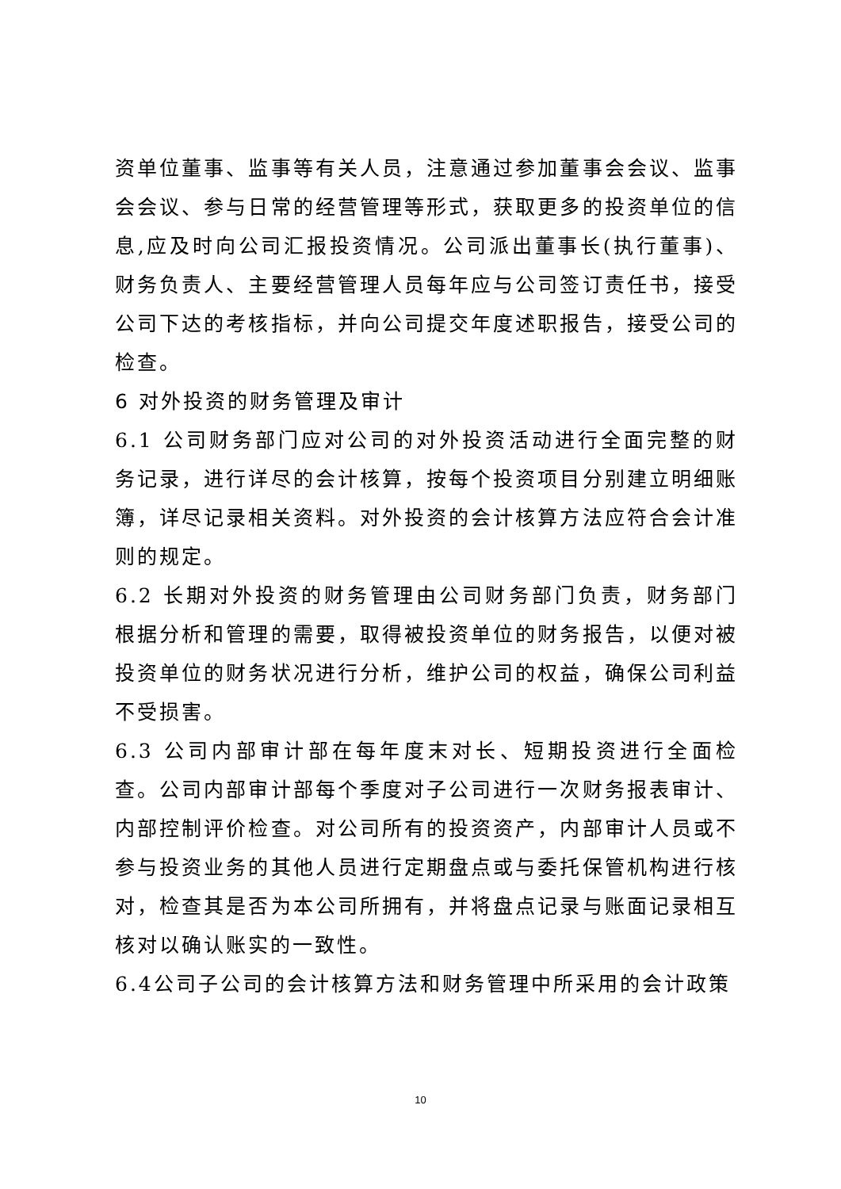资单位董事、监事等有关人员，注意通过参加董事会会议、监事会会议、参与日常的经营管理等形式，获取更多的投资单位的信息,应及时向公司汇报投资情况。公司派出董事长(执行董事)、财务负责人、主要经营管理人员每年应与公司签订责任书，接受公司下达的考核指标，并向公司提交年度述职报告，接受公司的检查。
6 对外投资的财务管理及审计
6.1 公司财务部门应对公司的对外投资活动进行全面完整的财务记录，进行详尽的会计核算，按每个投资项目分别建立明细账簿，详尽记录相关资料。对外投资的会计核算方法应符合会计准则的规定。
6.2 长期对外投资的财务管理由公司财务部门负责，财务部门根据分析和管理的需要，取得被投资单位的财务报告，以便对被投资单位的财务状况进行分析，维护公司的权益，确保公司利益不受损害。
6.3 公司内部审计部在每年度末对长、短期投资进行全面检查。公司内部审计部每个季度对子公司进行一次财务报表审计、内部控制评价检查。对公司所有的投资资产，内部审计人员或不参与投资业务的其他人员进行定期盘点或与委托保管机构进行核对，检查其是否为本公司所拥有，并将盘点记录与账面记录相互核对以确认账实的一致性。
6.4公司子公司的会计核算方法和财务管理中所采用的会计政策
10